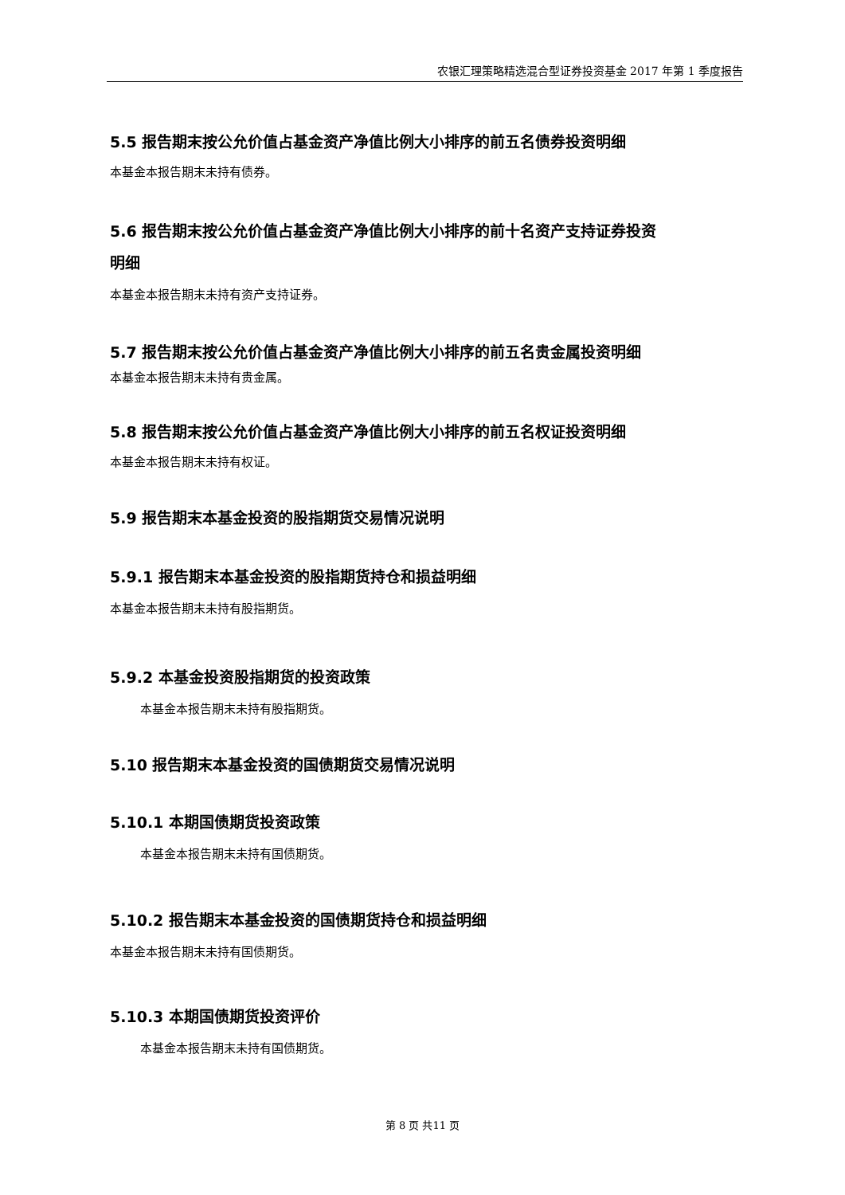农银汇理策略精选混合型证券投资基金 2017 年第 1 季度报告
5.5 报告期末按公允价值占基金资产净值比例大小排序的前五名债券投资明细
本基金本报告期末未持有债券。
5.6 报告期末按公允价值占基金资产净值比例大小排序的前十名资产支持证券投资
明细
本基金本报告期末未持有资产支持证券。
5.7 报告期末按公允价值占基金资产净值比例大小排序的前五名贵金属投资明细
本基金本报告期末未持有贵金属。
5.8 报告期末按公允价值占基金资产净值比例大小排序的前五名权证投资明细
本基金本报告期末未持有权证。
5.9 报告期末本基金投资的股指期货交易情况说明
5.9.1 报告期末本基金投资的股指期货持仓和损益明细
本基金本报告期末未持有股指期货。
5.9.2 本基金投资股指期货的投资政策
本基金本报告期末未持有股指期货。
5.10 报告期末本基金投资的国债期货交易情况说明
5.10.1 本期国债期货投资政策
本基金本报告期末未持有国债期货。
5.10.2 报告期末本基金投资的国债期货持仓和损益明细
本基金本报告期末未持有国债期货。
5.10.3 本期国债期货投资评价
本基金本报告期末未持有国债期货。
第 8 页 共11 页